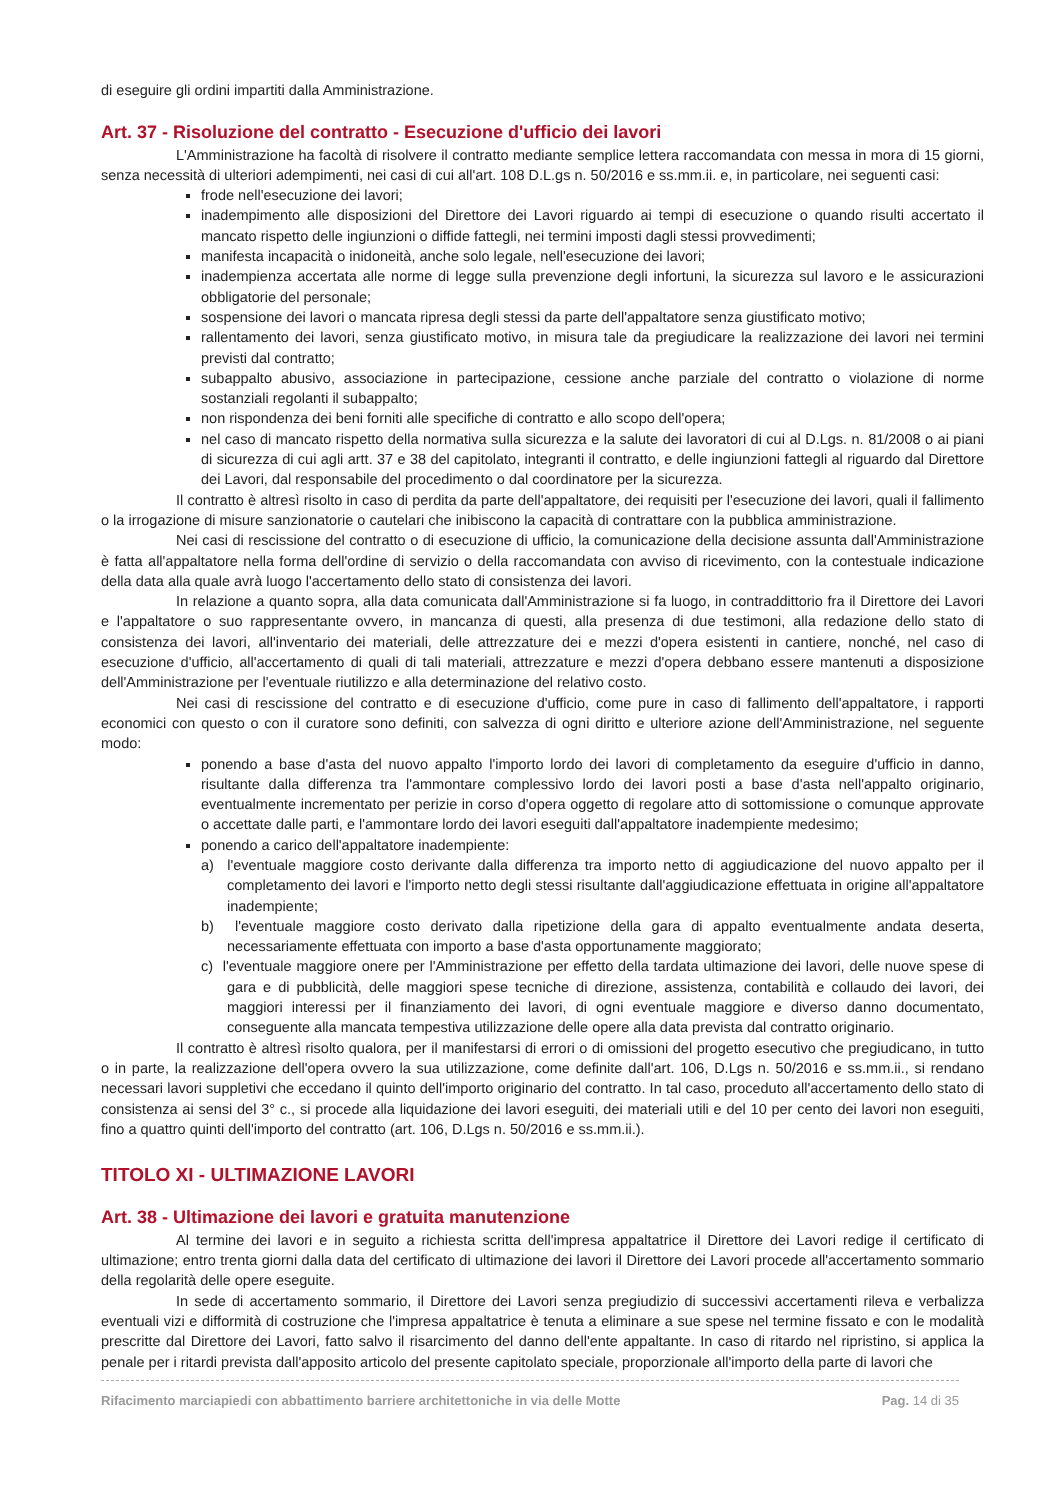di eseguire gli ordini impartiti dalla Amministrazione.
Art. 37 - Risoluzione del contratto - Esecuzione d'ufficio dei lavori
L'Amministrazione ha facoltà di risolvere il contratto mediante semplice lettera raccomandata con messa in mora di 15 giorni, senza necessità di ulteriori adempimenti, nei casi di cui all'art. 108 D.L.gs n. 50/2016 e ss.mm.ii. e, in particolare, nei seguenti casi:
frode nell'esecuzione dei lavori;
inadempimento alle disposizioni del Direttore dei Lavori riguardo ai tempi di esecuzione o quando risulti accertato il mancato rispetto delle ingiunzioni o diffide fattegli, nei termini imposti dagli stessi provvedimenti;
manifesta incapacità o inidoneità, anche solo legale, nell'esecuzione dei lavori;
inadempienza accertata alle norme di legge sulla prevenzione degli infortuni, la sicurezza sul lavoro e le assicurazioni obbligatorie del personale;
sospensione dei lavori o mancata ripresa degli stessi da parte dell'appaltatore senza giustificato motivo;
rallentamento dei lavori, senza giustificato motivo, in misura tale da pregiudicare la realizzazione dei lavori nei termini previsti dal contratto;
subappalto abusivo, associazione in partecipazione, cessione anche parziale del contratto o violazione di norme sostanziali regolanti il subappalto;
non rispondenza dei beni forniti alle specifiche di contratto e allo scopo dell'opera;
nel caso di mancato rispetto della normativa sulla sicurezza e la salute dei lavoratori di cui al D.Lgs. n. 81/2008 o ai piani di sicurezza di cui agli artt. 37 e 38 del capitolato, integranti il contratto, e delle ingiunzioni fattegli al riguardo dal Direttore dei Lavori, dal responsabile del procedimento o dal coordinatore per la sicurezza.
Il contratto è altresì risolto in caso di perdita da parte dell'appaltatore, dei requisiti per l'esecuzione dei lavori, quali il fallimento o la irrogazione di misure sanzionatorie o cautelari che inibiscono la capacità di contrattare con la pubblica amministrazione.
Nei casi di rescissione del contratto o di esecuzione di ufficio, la comunicazione della decisione assunta dall'Amministrazione è fatta all'appaltatore nella forma dell'ordine di servizio o della raccomandata con avviso di ricevimento, con la contestuale indicazione della data alla quale avrà luogo l'accertamento dello stato di consistenza dei lavori.
In relazione a quanto sopra, alla data comunicata dall'Amministrazione si fa luogo, in contraddittorio fra il Direttore dei Lavori e l'appaltatore o suo rappresentante ovvero, in mancanza di questi, alla presenza di due testimoni, alla redazione dello stato di consistenza dei lavori, all'inventario dei materiali, delle attrezzature dei e mezzi d'opera esistenti in cantiere, nonché, nel caso di esecuzione d'ufficio, all'accertamento di quali di tali materiali, attrezzature e mezzi d'opera debbano essere mantenuti a disposizione dell'Amministrazione per l'eventuale riutilizzo e alla determinazione del relativo costo.
Nei casi di rescissione del contratto e di esecuzione d'ufficio, come pure in caso di fallimento dell'appaltatore, i rapporti economici con questo o con il curatore sono definiti, con salvezza di ogni diritto e ulteriore azione dell'Amministrazione, nel seguente modo:
ponendo a base d'asta del nuovo appalto l'importo lordo dei lavori di completamento da eseguire d'ufficio in danno, risultante dalla differenza tra l'ammontare complessivo lordo dei lavori posti a base d'asta nell'appalto originario, eventualmente incrementato per perizie in corso d'opera oggetto di regolare atto di sottomissione o comunque approvate o accettate dalle parti, e l'ammontare lordo dei lavori eseguiti dall'appaltatore inadempiente medesimo;
ponendo a carico dell'appaltatore inadempiente:
a) l'eventuale maggiore costo derivante dalla differenza tra importo netto di aggiudicazione del nuovo appalto per il completamento dei lavori e l'importo netto degli stessi risultante dall'aggiudicazione effettuata in origine all'appaltatore inadempiente;
b) l'eventuale maggiore costo derivato dalla ripetizione della gara di appalto eventualmente andata deserta, necessariamente effettuata con importo a base d'asta opportunamente maggiorato;
c) l'eventuale maggiore onere per l'Amministrazione per effetto della tardata ultimazione dei lavori, delle nuove spese di gara e di pubblicità, delle maggiori spese tecniche di direzione, assistenza, contabilità e collaudo dei lavori, dei maggiori interessi per il finanziamento dei lavori, di ogni eventuale maggiore e diverso danno documentato, conseguente alla mancata tempestiva utilizzazione delle opere alla data prevista dal contratto originario.
Il contratto è altresì risolto qualora, per il manifestarsi di errori o di omissioni del progetto esecutivo che pregiudicano, in tutto o in parte, la realizzazione dell'opera ovvero la sua utilizzazione, come definite dall'art. 106, D.Lgs n. 50/2016 e ss.mm.ii., si rendano necessari lavori suppletivi che eccedano il quinto dell'importo originario del contratto. In tal caso, proceduto all'accertamento dello stato di consistenza ai sensi del 3° c., si procede alla liquidazione dei lavori eseguiti, dei materiali utili e del 10 per cento dei lavori non eseguiti, fino a quattro quinti dell'importo del contratto (art. 106, D.Lgs n. 50/2016 e ss.mm.ii.).
TITOLO XI - ULTIMAZIONE LAVORI
Art. 38 - Ultimazione dei lavori e gratuita manutenzione
Al termine dei lavori e in seguito a richiesta scritta dell'impresa appaltatrice il Direttore dei Lavori redige il certificato di ultimazione; entro trenta giorni dalla data del certificato di ultimazione dei lavori il Direttore dei Lavori procede all'accertamento sommario della regolarità delle opere eseguite.
In sede di accertamento sommario, il Direttore dei Lavori senza pregiudizio di successivi accertamenti rileva e verbalizza eventuali vizi e difformità di costruzione che l'impresa appaltatrice è tenuta a eliminare a sue spese nel termine fissato e con le modalità prescritte dal Direttore dei Lavori, fatto salvo il risarcimento del danno dell'ente appaltante. In caso di ritardo nel ripristino, si applica la penale per i ritardi prevista dall'apposito articolo del presente capitolato speciale, proporzionale all'importo della parte di lavori che
Rifacimento marciapiedi con abbattimento barriere architettoniche in via delle Motte Pag. 14 di 35